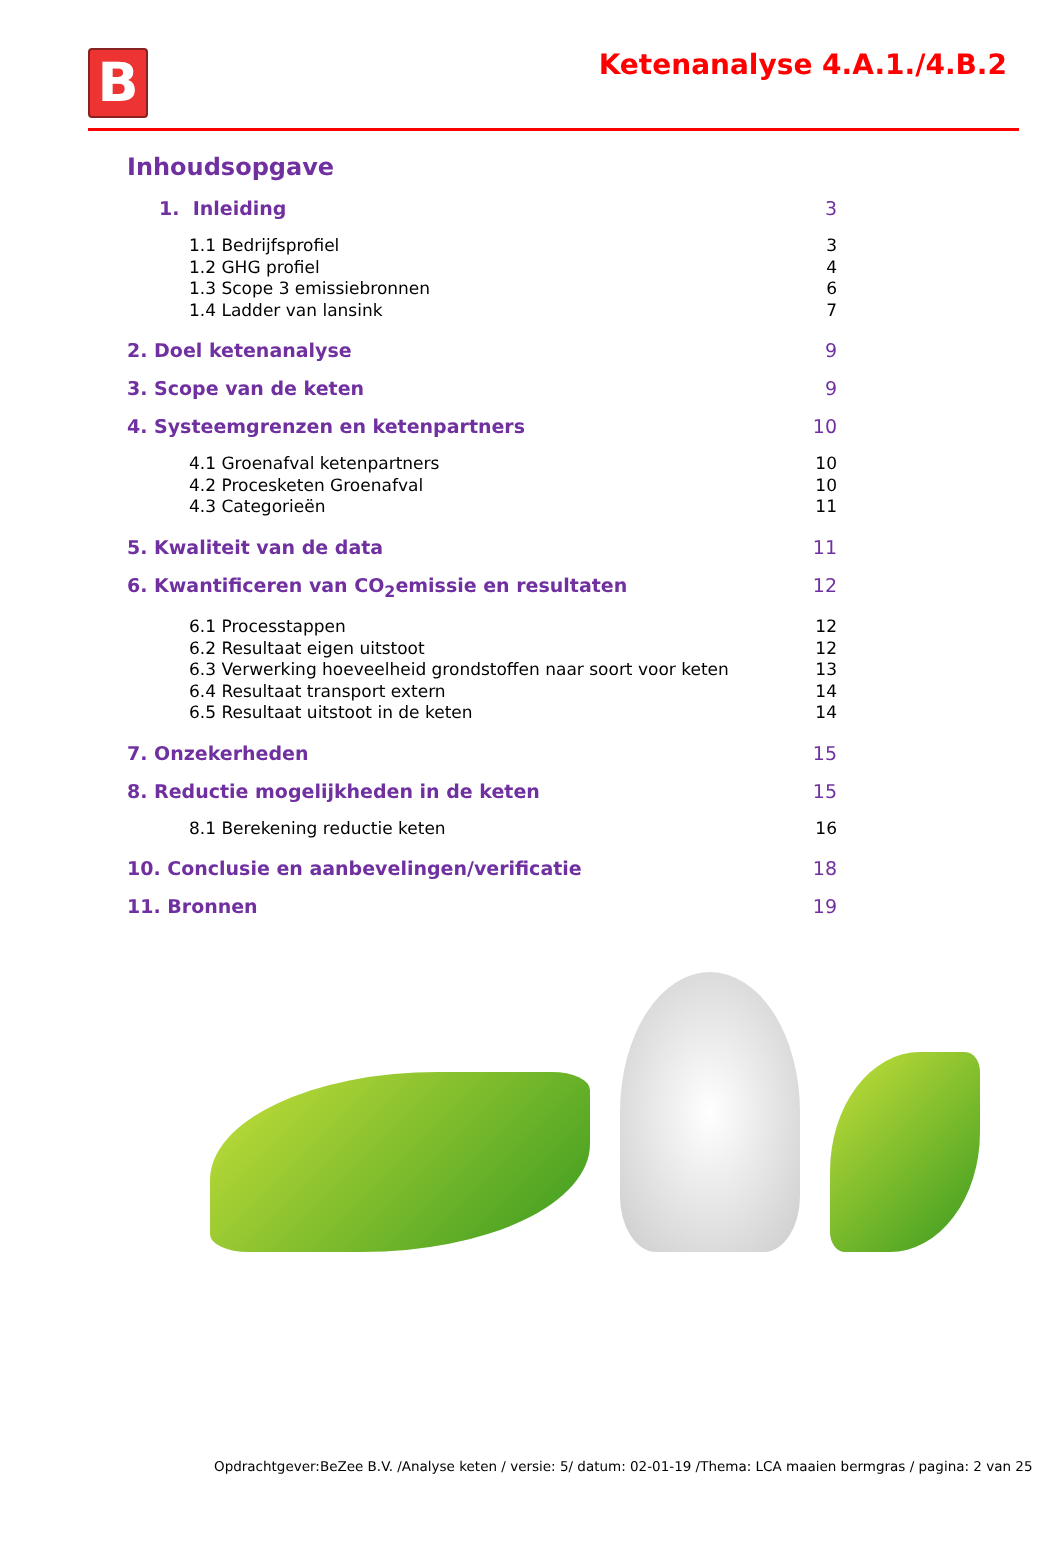B Ketenanalyse 4.A.1./4.B.2
Inhoudsopgave
1. Inleiding 3
1.1 Bedrijfsprofiel 3
1.2 GHG profiel 4
1.3 Scope 3 emissiebronnen 6
1.4 Ladder van lansink 7
2. Doel ketenanalyse 9
3. Scope van de keten 9
4. Systeemgrenzen en ketenpartners 10
4.1 Groenafval ketenpartners 10
4.2 Procesketen Groenafval 10
4.3 Categorieën 11
5. Kwaliteit van de data 11
6. Kwantificeren van CO<sub>2</sub>emissie en resultaten 12
6.1 Processtappen 12
6.2 Resultaat eigen uitstoot 12
6.3 Verwerking hoeveelheid grondstoffen naar soort voor keten 13
6.4 Resultaat transport extern 14
6.5 Resultaat uitstoot in de keten 14
7. Onzekerheden 15
8. Reductie mogelijkheden in de keten 15
8.1 Berekening reductie keten 16
10. Conclusie en aanbevelingen/verificatie 18
11. Bronnen 19
Opdrachtgever:BeZee B.V. /Analyse keten / versie: 5/ datum: 02-01-19 /Thema: LCA maaien bermgras / pagina: 2 van 25